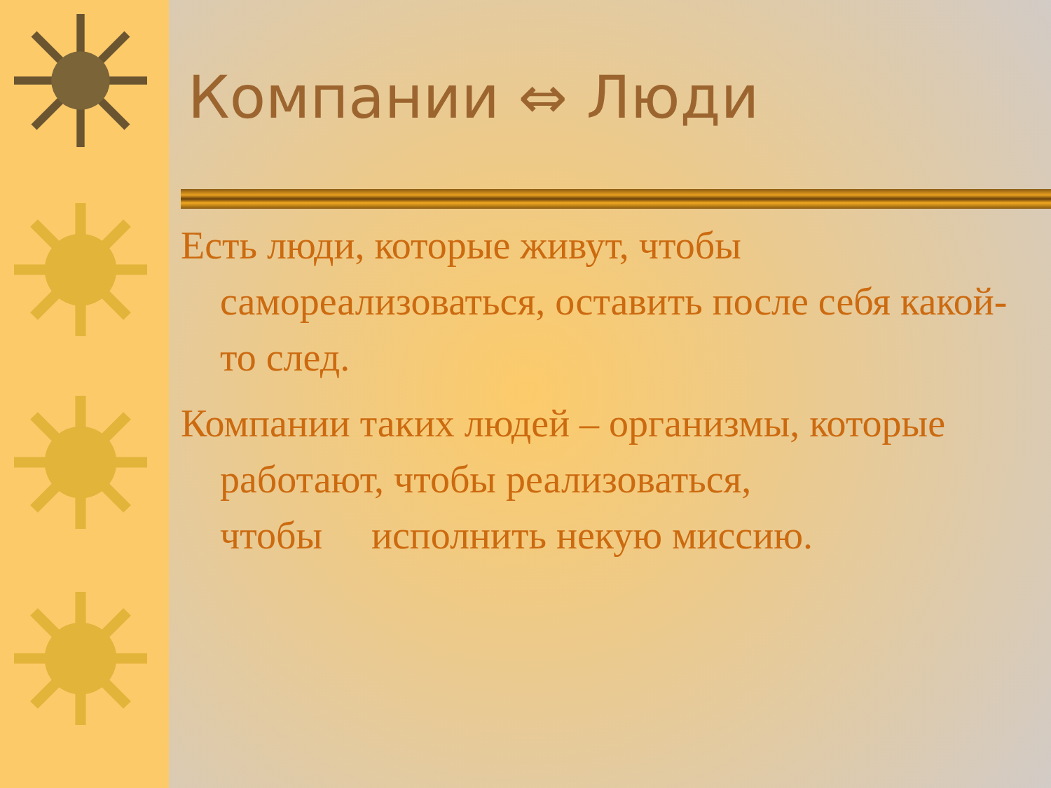Компании ⇔ Люди
Есть люди, которые живут, чтобы самореализоваться, оставить после себя какой-то след.
Компании таких людей – организмы, которые работают, чтобы реализоваться,
чтобы исполнить некую миссию.